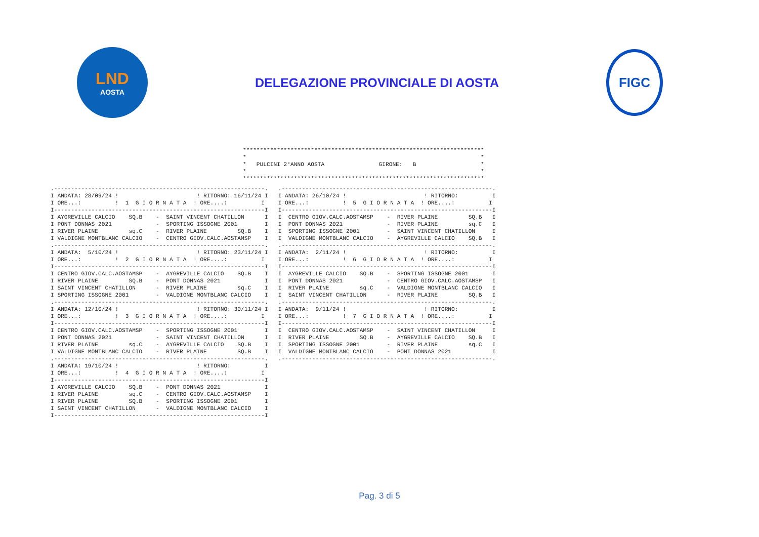LND
AOSTA
DELEGAZIONE PROVINCIALE DI AOSTA
FIGC
***********************************************************************
*                                                                     *
*   PULCINI 2°ANNO AOSTA                GIRONE:   B                   *
*                                                                     *
***********************************************************************
.--------------------------------------------------------------.
I ANDATA: 28/09/24 !                       ! RITORNO: 16/11/24 I
I ORE...:          !  1  G I O R N A T A  ! ORE....:          I
I--------------------------------------------------------------I
I AYGREVILLE CALCIO    SQ.B    -  SAINT VINCENT CHATILLON      I
I PONT DONNAS 2021             -  SPORTING ISSOGNE 2001        I
I RIVER PLAINE         sq.C    -  RIVER PLAINE         SQ.B    I
I VALDIGNE MONTBLANC CALCIO    -  CENTRO GIOV.CALC.AOSTAMSP    I
.--------------------------------------------------------------.
I ANDATA:  5/10/24 !                       ! RITORNO: 23/11/24 I
I ORE...:          !  2  G I O R N A T A  ! ORE....:          I
I--------------------------------------------------------------I
I CENTRO GIOV.CALC.AOSTAMSP    -  AYGREVILLE CALCIO    SQ.B    I
I RIVER PLAINE         SQ.B    -  PONT DONNAS 2021             I
I SAINT VINCENT CHATILLON      -  RIVER PLAINE         sq.C    I
I SPORTING ISSOGNE 2001        -  VALDIGNE MONTBLANC CALCIO    I
.--------------------------------------------------------------.
I ANDATA: 12/10/24 !                       ! RITORNO: 30/11/24 I
I ORE...:          !  3  G I O R N A T A  ! ORE....:          I
I--------------------------------------------------------------I
I CENTRO GIOV.CALC.AOSTAMSP    -  SPORTING ISSOGNE 2001        I
I PONT DONNAS 2021             -  SAINT VINCENT CHATILLON      I
I RIVER PLAINE         sq.C    -  AYGREVILLE CALCIO    SQ.B    I
I VALDIGNE MONTBLANC CALCIO    -  RIVER PLAINE         SQ.B    I
.--------------------------------------------------------------.
I ANDATA: 19/10/24 !                       ! RITORNO:          I
I ORE...:          !  4  G I O R N A T A  ! ORE....:          I
I--------------------------------------------------------------I
I AYGREVILLE CALCIO    SQ.B    -  PONT DONNAS 2021             I
I RIVER PLAINE         sq.C    -  CENTRO GIOV.CALC.AOSTAMSP    I
I RIVER PLAINE         SQ.B    -  SPORTING ISSOGNE 2001        I
I SAINT VINCENT CHATILLON      -  VALDIGNE MONTBLANC CALCIO    I
I--------------------------------------------------------------I
.--------------------------------------------------------------.
I ANDATA: 26/10/24 !                       ! RITORNO:          I
I ORE...:          !  5  G I O R N A T A  ! ORE....:          I
I--------------------------------------------------------------I
I  CENTRO GIOV.CALC.AOSTAMSP    -  RIVER PLAINE         SQ.B   I
I  PONT DONNAS 2021             -  RIVER PLAINE         sq.C   I
I  SPORTING ISSOGNE 2001        -  SAINT VINCENT CHATILLON     I
I  VALDIGNE MONTBLANC CALCIO    -  AYGREVILLE CALCIO    SQ.B   I
.--------------------------------------------------------------.
I ANDATA:  2/11/24 !                       ! RITORNO:          I
I ORE...:          !  6  G I O R N A T A  ! ORE....:          I
I--------------------------------------------------------------I
I  AYGREVILLE CALCIO    SQ.B    -  SPORTING ISSOGNE 2001       I
I  PONT DONNAS 2021             -  CENTRO GIOV.CALC.AOSTAMSP   I
I  RIVER PLAINE         sq.C    -  VALDIGNE MONTBLANC CALCIO   I
I  SAINT VINCENT CHATILLON      -  RIVER PLAINE         SQ.B   I
.--------------------------------------------------------------.
I ANDATA:  9/11/24 !                       ! RITORNO:          I
I ORE...:          !  7  G I O R N A T A  ! ORE....:          I
I--------------------------------------------------------------I
I  CENTRO GIOV.CALC.AOSTAMSP    -  SAINT VINCENT CHATILLON     I
I  RIVER PLAINE         SQ.B    -  AYGREVILLE CALCIO    SQ.B   I
I  SPORTING ISSOGNE 2001        -  RIVER PLAINE         sq.C   I
I  VALDIGNE MONTBLANC CALCIO    -  PONT DONNAS 2021            I
.--------------------------------------------------------------.
Pag. 3 di 5